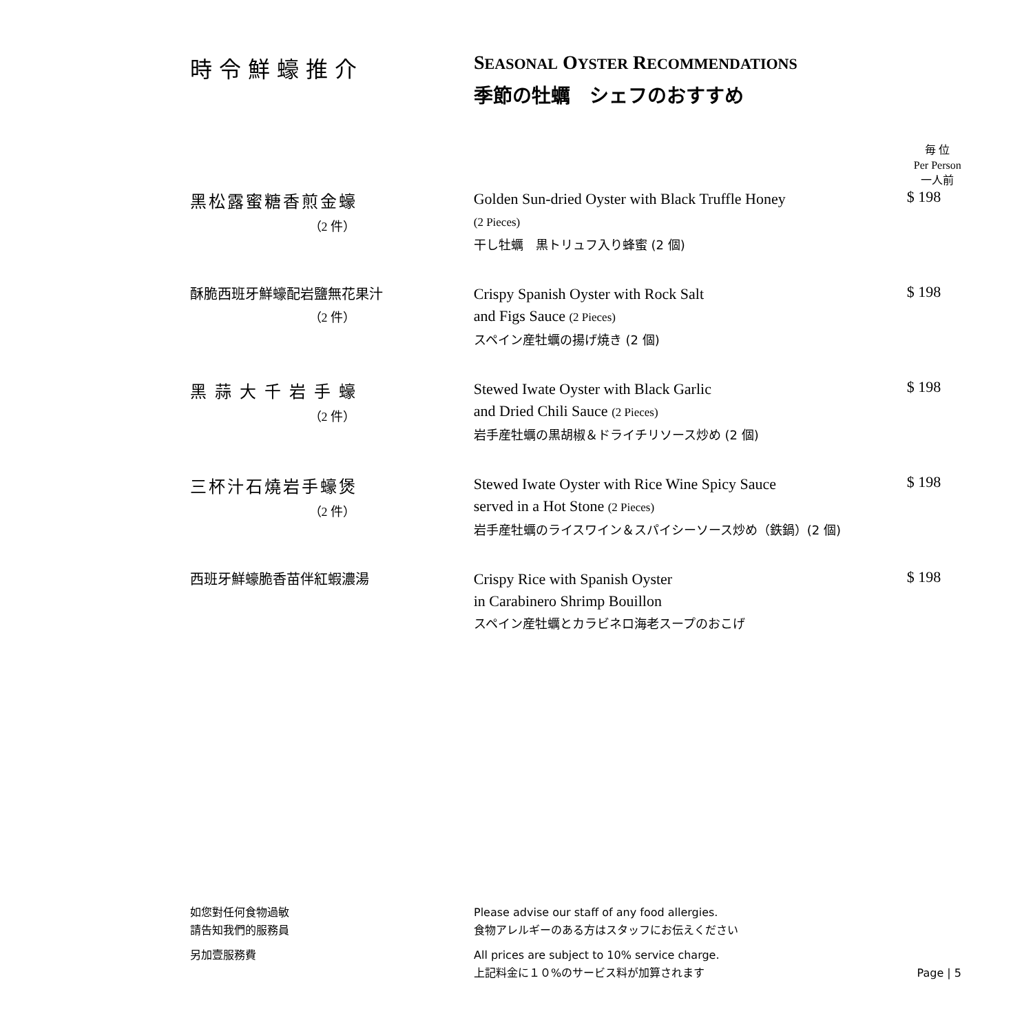時令鮮蠔推介 SEASONAL OYSTER RECOMMENDATIONS
季節の牡蠣　シェフのおすすめ
毎 位
Per Person
一人前
黑松露蜜糖香煎金蠔
（2 件）
Golden Sun-dried Oyster with Black Truffle Honey
(2 Pieces)
干し牡蠣　黒トリュフ入り蜂蜜 (2 個)
$ 198
酥脆西班牙鮮蠔配岩鹽無花果汁
（2 件）
Crispy Spanish Oyster with Rock Salt
and Figs Sauce (2 Pieces)
スペイン産牡蠣の揚げ焼き (2 個)
$ 198
黑蒜大千岩手蠔
（2 件）
Stewed Iwate Oyster with Black Garlic
and Dried Chili Sauce (2 Pieces)
岩手産牡蠣の黒胡椒＆ドライチリソース炒め (2 個)
$ 198
三杯汁石燒岩手蠔煲
（2 件）
Stewed Iwate Oyster with Rice Wine Spicy Sauce
served in a Hot Stone (2 Pieces)
岩手産牡蠣のライスワイン＆スパイシーソース炒め（鉄鍋）(2 個)
$ 198
西班牙鮮蠔脆香苗伴紅蝦濃湯
Crispy Rice with Spanish Oyster
in Carabinero Shrimp Bouillon
スペイン産牡蠣とカラビネロ海老スープのおこげ
$ 198
如您對任何食物過敏
請告知我們的服務員
Please advise our staff of any food allergies.
食物アレルギーのある方はスタッフにお伝えください
另加壹服務費 All prices are subject to 10% service charge.
上記料金に１０%のサービス料が加算されます
Page | 5